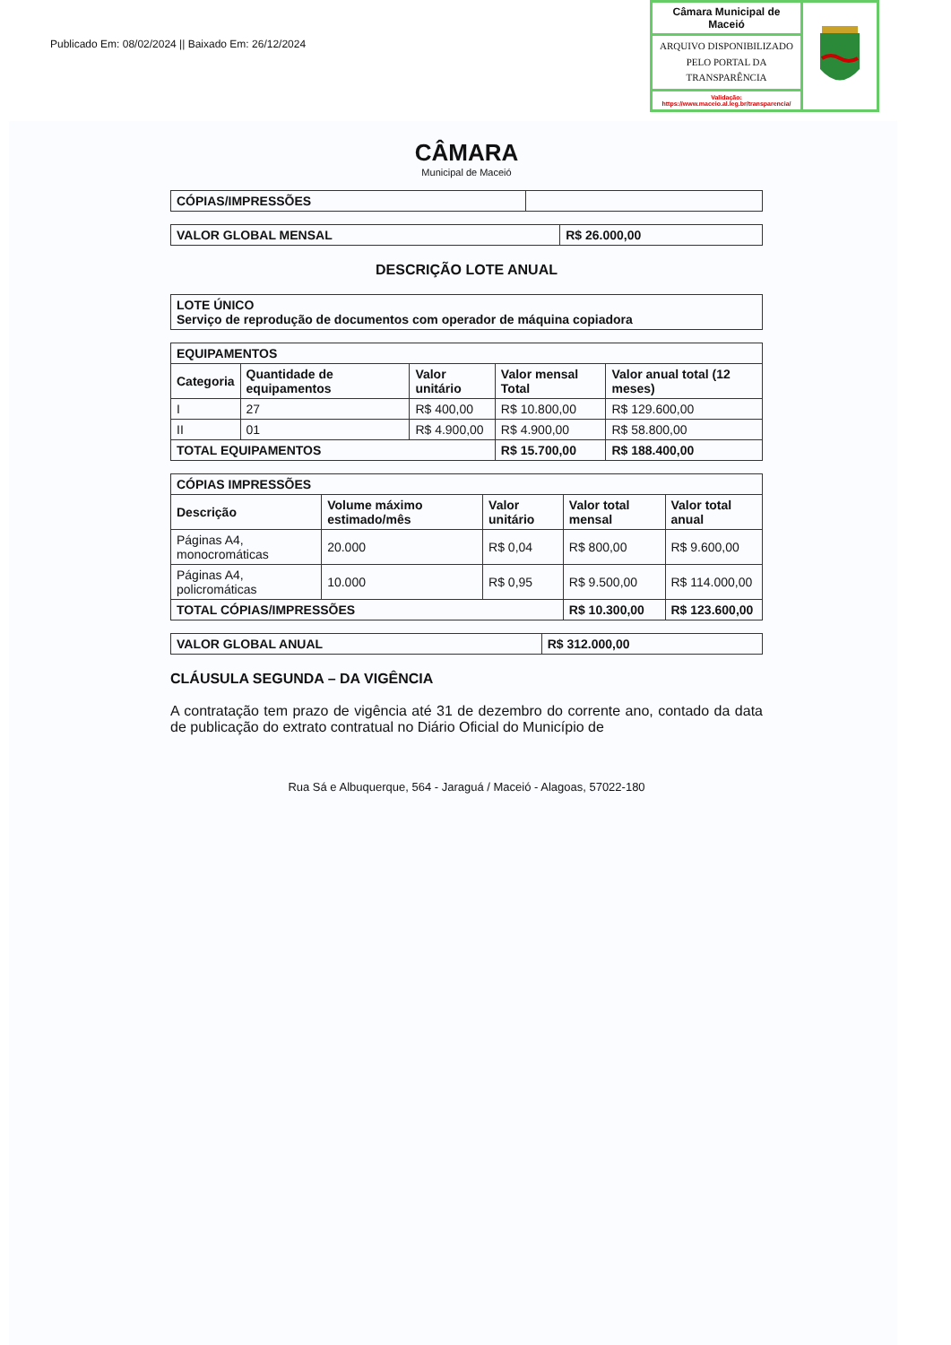Publicado Em: 08/02/2024 || Baixado Em: 26/12/2024
Câmara Municipal de Maceió
ARQUIVO DISPONIBILIZADO PELO PORTAL DA TRANSPARÊNCIA
Validação:
https://www.maceio.al.leg.br/transparencia/
CÂMARA
Municipal de Maceió
| CÓPIAS/IMPRESSÕES | |
| VALOR GLOBAL MENSAL | R$ 26.000,00 |
DESCRIÇÃO LOTE ANUAL
| LOTE ÚNICO Serviço de reprodução de documentos com operador de máquina copiadora |
| --- |
| EQUIPAMENTOS | | | | |
| --- | --- | --- | --- | --- |
| Categoria | Quantidade de equipamentos | Valor unitário | Valor mensal Total | Valor anual total (12 meses) |
| I | 27 | R$ 400,00 | R$ 10.800,00 | R$ 129.600,00 |
| II | 01 | R$ 4.900,00 | R$ 4.900,00 | R$ 58.800,00 |
| TOTAL EQUIPAMENTOS | | | R$ 15.700,00 | R$ 188.400,00 |
| CÓPIAS IMPRESSÕES | | | | |
| --- | --- | --- | --- | --- |
| Descrição | Volume máximo estimado/mês | Valor unitário | Valor total mensal | Valor total anual |
| Páginas A4, monocromáticas | 20.000 | R$ 0,04 | R$ 800,00 | R$ 9.600,00 |
| Páginas A4, policromáticas | 10.000 | R$ 0,95 | R$ 9.500,00 | R$ 114.000,00 |
| TOTAL CÓPIAS/IMPRESSÕES | | | R$ 10.300,00 | R$ 123.600,00 |
| VALOR GLOBAL ANUAL | R$ 312.000,00 |
CLÁUSULA SEGUNDA – DA VIGÊNCIA
A contratação tem prazo de vigência até 31 de dezembro do corrente ano, contado da data de publicação do extrato contratual no Diário Oficial do Município de
Rua Sá e Albuquerque, 564 - Jaraguá / Maceió - Alagoas, 57022-180